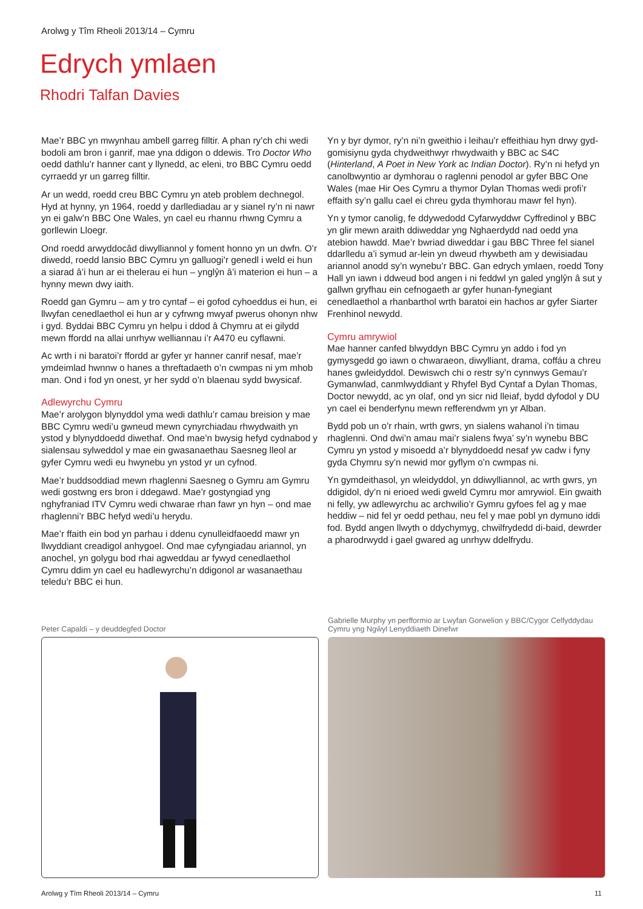Arolwg y Tîm Rheoli 2013/14 – Cymru
Edrych ymlaen
Rhodri Talfan Davies
Mae’r BBC yn mwynhau ambell garreg filltir. A phan ry’ch chi wedi bodoli am bron i ganrif, mae yna ddigon o ddewis. Tro Doctor Who oedd dathlu’r hanner cant y llynedd, ac eleni, tro BBC Cymru oedd cyrraedd yr un garreg filltir.
Ar un wedd, roedd creu BBC Cymru yn ateb problem dechnegol. Hyd at hynny, yn 1964, roedd y darllediadau ar y sianel ry’n ni nawr yn ei galw’n BBC One Wales, yn cael eu rhannu rhwng Cymru a gorllewin Lloegr.
Ond roedd arwyddocâd diwylliannol y foment honno yn un dwfn. O’r diwedd, roedd lansio BBC Cymru yn galluogi’r genedl i weld ei hun a siarad â’i hun ar ei thelerau ei hun – ynglŷn â’i materion ei hun – a hynny mewn dwy iaith.
Roedd gan Gymru – am y tro cyntaf – ei gofod cyhoeddus ei hun, ei llwyfan cenedlaethol ei hun ar y cyfrwng mwyaf pwerus ohonyn nhw i gyd. Byddai BBC Cymru yn helpu i ddod â Chymru at ei gilydd mewn ffordd na allai unrhyw welliannau i’r A470 eu cyflawni.
Ac wrth i ni baratoi’r ffordd ar gyfer yr hanner canrif nesaf, mae’r ymdeimlad hwnnw o hanes a threftadaeth o’n cwmpas ni ym mhob man. Ond i fod yn onest, yr her sydd o’n blaenau sydd bwysicaf.
Adlewyrchu Cymru
Mae’r arolygon blynyddol yma wedi dathlu’r camau breision y mae BBC Cymru wedi’u gwneud mewn cynyrchiadau rhwydwaith yn ystod y blynyddoedd diwethaf. Ond mae’n bwysig hefyd cydnabod y sialensau sylweddol y mae ein gwasanaethau Saesneg lleol ar gyfer Cymru wedi eu hwynebu yn ystod yr un cyfnod.
Mae’r buddsoddiad mewn rhaglenni Saesneg o Gymru am Gymru wedi gostwng ers bron i ddegawd. Mae’r gostyngiad yng nghyfraniad ITV Cymru wedi chwarae rhan fawr yn hyn – ond mae rhaglenni’r BBC hefyd wedi’u herydu.
Mae’r ffaith ein bod yn parhau i ddenu cynulleidfaoedd mawr yn llwyddiant creadigol anhygoel. Ond mae cyfyngiadau ariannol, yn anochel, yn golygu bod rhai agweddau ar fywyd cenedlaethol Cymru ddim yn cael eu hadlewyrchu’n ddigonol ar wasanaethau teledu’r BBC ei hun.
Yn y byr dymor, ry’n ni’n gweithio i leihau’r effeithiau hyn drwy gyd-gomisiynu gyda chydweithwyr rhwydwaith y BBC ac S4C (Hinterland, A Poet in New York ac Indian Doctor). Ry’n ni hefyd yn canolbwyntio ar dymhorau o raglenni penodol ar gyfer BBC One Wales (mae Hir Oes Cymru a thymor Dylan Thomas wedi profi’r effaith sy’n gallu cael ei chreu gyda thymhorau mawr fel hyn).
Yn y tymor canolig, fe ddywedodd Cyfarwyddwr Cyffredinol y BBC yn glir mewn araith ddiweddar yng Nghaerdydd nad oedd yna atebion hawdd. Mae’r bwriad diweddar i gau BBC Three fel sianel ddarlledu a’i symud ar-lein yn dweud rhywbeth am y dewisiadau ariannol anodd sy’n wynebu’r BBC. Gan edrych ymlaen, roedd Tony Hall yn iawn i ddweud bod angen i ni feddwl yn galed ynglŷn â sut y gallwn gryfhau ein cefnogaeth ar gyfer hunan-fynegiant cenedlaethol a rhanbarthol wrth baratoi ein hachos ar gyfer Siarter Frenhinol newydd.
Cymru amrywiol
Mae hanner canfed blwyddyn BBC Cymru yn addo i fod yn gymysgedd go iawn o chwaraeon, diwylliant, drama, coffáu a chreu hanes gwleidyddol. Dewiswch chi o restr sy’n cynnwys Gemau’r Gymanwlad, canmlwyddiant y Rhyfel Byd Cyntaf a Dylan Thomas, Doctor newydd, ac yn olaf, ond yn sicr nid lleiaf, bydd dyfodol y DU yn cael ei benderfynu mewn refferendwm yn yr Alban.
Bydd pob un o’r rhain, wrth gwrs, yn sialens wahanol i’n timau rhaglenni. Ond dwi’n amau mai’r sialens fwya’ sy’n wynebu BBC Cymru yn ystod y misoedd a’r blynyddoedd nesaf yw cadw i fyny gyda Chymru sy’n newid mor gyflym o’n cwmpas ni.
Yn gymdeithasol, yn wleidyddol, yn ddiwylliannol, ac wrth gwrs, yn ddigidol, dy’n ni erioed wedi gweld Cymru mor amrywiol. Ein gwaith ni felly, yw adlewyrchu ac archwilio’r Gymru gyfoes fel ag y mae heddiw – nid fel yr oedd pethau, neu fel y mae pobl yn dymuno iddi fod. Bydd angen llwyth o ddychymyg, chwilfrydedd di-baid, dewrder a pharodrwydd i gael gwared ag unrhyw ddelfrydu.
Peter Capaldi – y deuddegfed Doctor
Gabrielle Murphy yn perfformio ar Lwyfan Gorwelion y BBC/Cygor Celfyddydau Cymru yng Ngŵyl Lenyddiaeth Dinefwr
Arolwg y Tîm Rheoli 2013/14 – Cymru 11